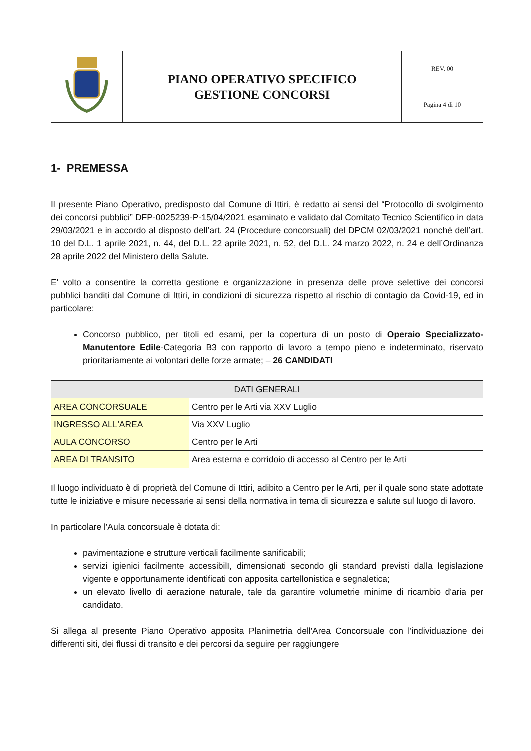| | PIANO OPERATIVO SPECIFICO GESTIONE CONCORSI | REV. 00 |
| | | Pagina 4 di 10 |
1- PREMESSA
Il presente Piano Operativo, predisposto dal Comune di Ittiri, è redatto ai sensi del “Protocollo di svolgimento dei concorsi pubblici” DFP-0025239-P-15/04/2021 esaminato e validato dal Comitato Tecnico Scientifico in data 29/03/2021 e in accordo al disposto dell’art. 24 (Procedure concorsuali) del DPCM 02/03/2021 nonché dell’art. 10 del D.L. 1 aprile 2021, n. 44, del D.L. 22 aprile 2021, n. 52, del D.L. 24 marzo 2022, n. 24 e dell’Ordinanza 28 aprile 2022 del Ministero della Salute.
E' volto a consentire la corretta gestione e organizzazione in presenza delle prove selettive dei concorsi pubblici banditi dal Comune di Ittiri, in condizioni di sicurezza rispetto al rischio di contagio da Covid-19, ed in particolare:
Concorso pubblico, per titoli ed esami, per la copertura di un posto di Operaio Specializzato-Manutentore Edile-Categoria B3 con rapporto di lavoro a tempo pieno e indeterminato, riservato prioritariamente ai volontari delle forze armate; – 26 CANDIDATI
| DATI GENERALI | |
| --- | --- |
| AREA CONCORSUALE | Centro per le Arti via XXV Luglio |
| INGRESSO ALL'AREA | Via XXV Luglio |
| AULA CONCORSO | Centro per le Arti |
| AREA DI TRANSITO | Area esterna e corridoio di accesso al Centro per le Arti |
Il luogo individuato è di proprietà del Comune di Ittiri, adibito a Centro per le Arti, per il quale sono state adottate tutte le iniziative e misure necessarie ai sensi della normativa in tema di sicurezza e salute sul luogo di lavoro.
In particolare l'Aula concorsuale è dotata di:
pavimentazione e strutture verticali facilmente sanificabili;
servizi igienici facilmente accessibilI, dimensionati secondo gli standard previsti dalla legislazione vigente e opportunamente identificati con apposita cartellonistica e segnaletica;
un elevato livello di aerazione naturale, tale da garantire volumetrie minime di ricambio d'aria per candidato.
Si allega al presente Piano Operativo apposita Planimetria dell'Area Concorsuale con l'individuazione dei differenti siti, dei flussi di transito e dei percorsi da seguire per raggiungere